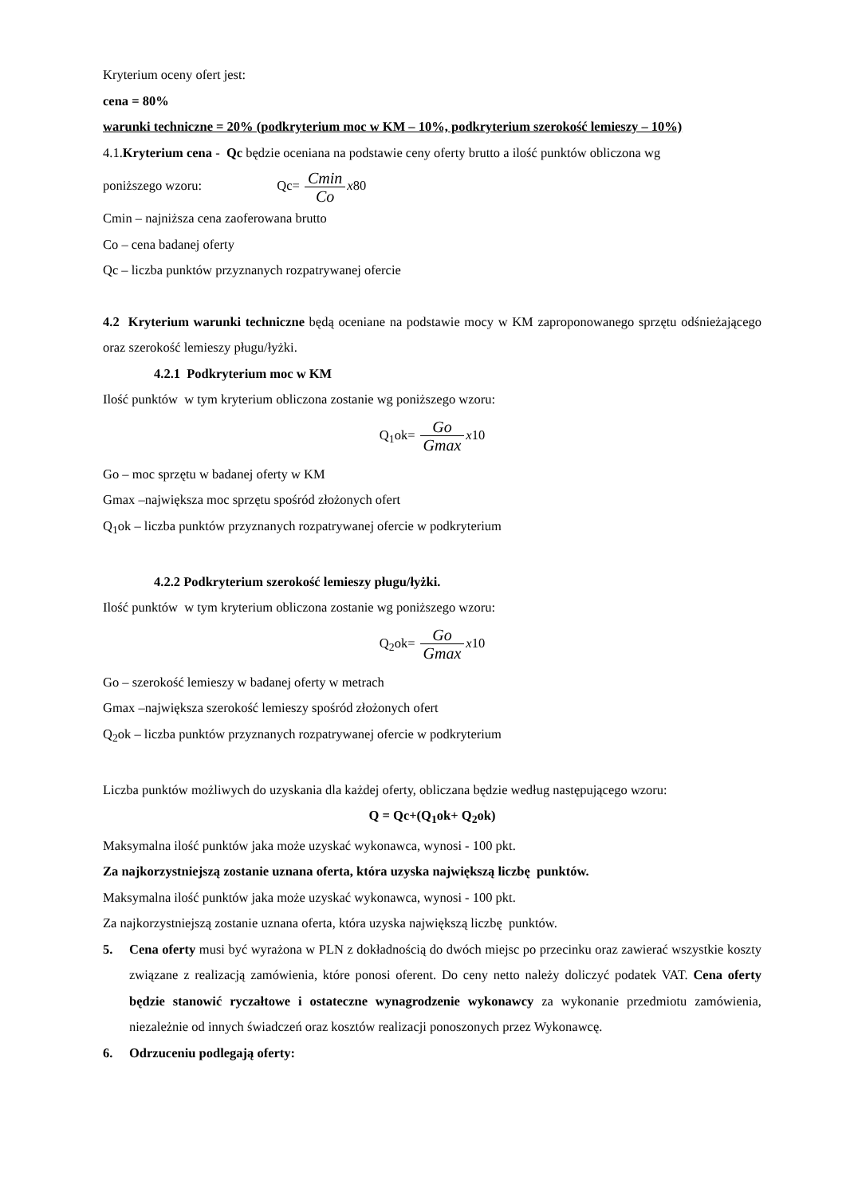Kryterium oceny ofert jest:
cena = 80%
warunki techniczne = 20% (podkryterium moc w KM – 10%, podkryterium szerokość lemieszy – 10%)
4.1.Kryterium cena - Qc będzie oceniana na podstawie ceny oferty brutto a ilość punktów obliczona wg
poniższego wzoru: Qc= Cmin Co x80
Cmin – najniższa cena zaoferowana brutto
Co – cena badanej oferty
Qc – liczba punktów przyznanych rozpatrywanej ofercie
4.2 Kryterium warunki techniczne będą oceniane na podstawie mocy w KM zaproponowanego sprzętu odśnieżającego oraz szerokość lemieszy pługu/łyżki.
4.2.1 Podkryterium moc w KM
Ilość punktów w tym kryterium obliczona zostanie wg poniższego wzoru:
Q<sub>1</sub>ok= Go Gmax x10
Go – moc sprzętu w badanej oferty w KM
Gmax –największa moc sprzętu spośród złożonych ofert
Q<sub>1</sub>ok – liczba punktów przyznanych rozpatrywanej ofercie w podkryterium
4.2.2 Podkryterium szerokość lemieszy pługu/łyżki.
Ilość punktów w tym kryterium obliczona zostanie wg poniższego wzoru:
Q<sub>2</sub>ok= Go Gmax x10
Go – szerokość lemieszy w badanej oferty w metrach
Gmax –największa szerokość lemieszy spośród złożonych ofert
Q<sub>2</sub>ok – liczba punktów przyznanych rozpatrywanej ofercie w podkryterium
Liczba punktów możliwych do uzyskania dla każdej oferty, obliczana będzie według następującego wzoru:
Q = Qc+(Q<sub>1</sub>ok+ Q<sub>2</sub>ok)
Maksymalna ilość punktów jaka może uzyskać wykonawca, wynosi - 100 pkt.
Za najkorzystniejszą zostanie uznana oferta, która uzyska największą liczbę punktów.
Maksymalna ilość punktów jaka może uzyskać wykonawca, wynosi - 100 pkt.
Za najkorzystniejszą zostanie uznana oferta, która uzyska największą liczbę punktów.
5. Cena oferty musi być wyrażona w PLN z dokładnością do dwóch miejsc po przecinku oraz zawierać wszystkie koszty związane z realizacją zamówienia, które ponosi oferent. Do ceny netto należy doliczyć podatek VAT. Cena oferty będzie stanowić ryczałtowe i ostateczne wynagrodzenie wykonawcy za wykonanie przedmiotu zamówienia, niezależnie od innych świadczeń oraz kosztów realizacji ponoszonych przez Wykonawcę.
6. Odrzuceniu podlegają oferty: